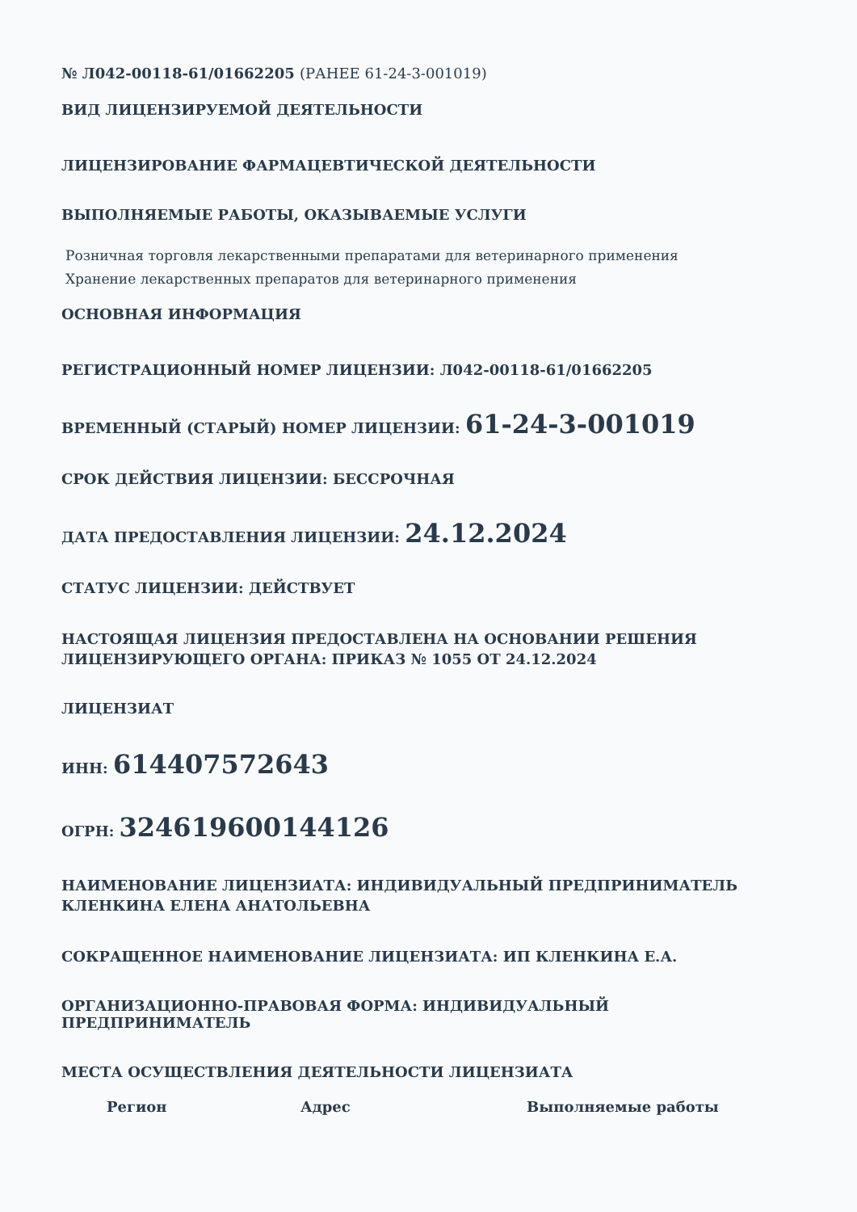№ Л042-00118-61/01662205 (РАНЕЕ 61-24-3-001019)
ВИД ЛИЦЕНЗИРУЕМОЙ ДЕЯТЕЛЬНОСТИ
ЛИЦЕНЗИРОВАНИЕ ФАРМАЦЕВТИЧЕСКОЙ ДЕЯТЕЛЬНОСТИ
ВЫПОЛНЯЕМЫЕ РАБОТЫ, ОКАЗЫВАЕМЫЕ УСЛУГИ
Розничная торговля лекарственными препаратами для ветеринарного применения
Хранение лекарственных препаратов для ветеринарного применения
ОСНОВНАЯ ИНФОРМАЦИЯ
РЕГИСТРАЦИОННЫЙ НОМЕР ЛИЦЕНЗИИ: Л042-00118-61/01662205
ВРЕМЕННЫЙ (СТАРЫЙ) НОМЕР ЛИЦЕНЗИИ: 61-24-3-001019
СРОК ДЕЙСТВИЯ ЛИЦЕНЗИИ: БЕССРОЧНАЯ
ДАТА ПРЕДОСТАВЛЕНИЯ ЛИЦЕНЗИИ: 24.12.2024
СТАТУС ЛИЦЕНЗИИ: ДЕЙСТВУЕТ
НАСТОЯЩАЯ ЛИЦЕНЗИЯ ПРЕДОСТАВЛЕНА НА ОСНОВАНИИ РЕШЕНИЯ ЛИЦЕНЗИРУЮЩЕГО ОРГАНА: ПРИКАЗ № 1055 ОТ 24.12.2024
ЛИЦЕНЗИАТ
ИНН: 614407572643
ОГРН: 324619600144126
НАИМЕНОВАНИЕ ЛИЦЕНЗИАТА: ИНДИВИДУАЛЬНЫЙ ПРЕДПРИНИМАТЕЛЬ КЛЕНКИНА ЕЛЕНА АНАТОЛЬЕВНА
СОКРАЩЕННОЕ НАИМЕНОВАНИЕ ЛИЦЕНЗИАТА: ИП КЛЕНКИНА Е.А.
ОРГАНИЗАЦИОННО-ПРАВОВАЯ ФОРМА: ИНДИВИДУАЛЬНЫЙ ПРЕДПРИНИМАТЕЛЬ
МЕСТА ОСУЩЕСТВЛЕНИЯ ДЕЯТЕЛЬНОСТИ ЛИЦЕНЗИАТА
| Регион | Адрес | Выполняемые работы |
| --- | --- | --- |